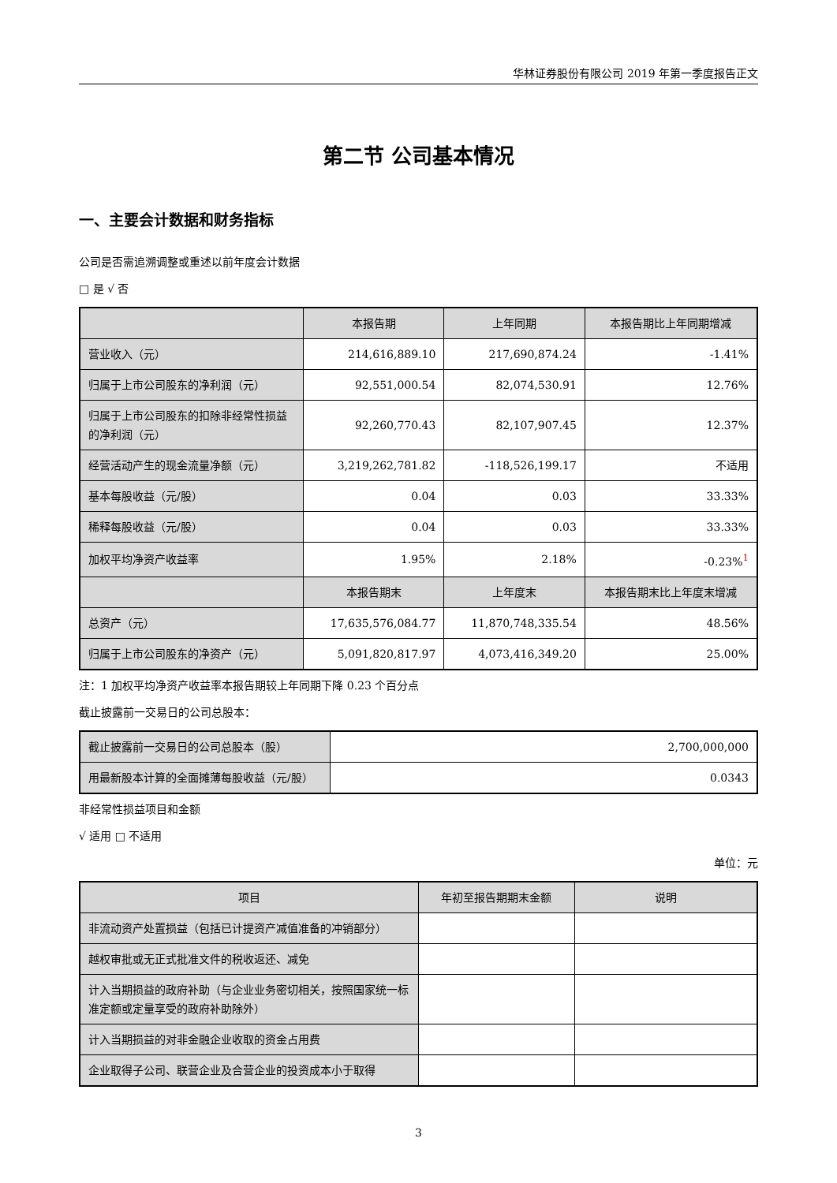华林证券股份有限公司 2019 年第一季度报告正文
第二节 公司基本情况
一、主要会计数据和财务指标
公司是否需追溯调整或重述以前年度会计数据
□ 是 √ 否
| | 本报告期 | 上年同期 | 本报告期比上年同期增减 |
| --- | --- | --- | --- |
| 营业收入（元） | 214,616,889.10 | 217,690,874.24 | -1.41% |
| 归属于上市公司股东的净利润（元） | 92,551,000.54 | 82,074,530.91 | 12.76% |
| 归属于上市公司股东的扣除非经常性损益的净利润（元） | 92,260,770.43 | 82,107,907.45 | 12.37% |
| 经营活动产生的现金流量净额（元） | 3,219,262,781.82 | -118,526,199.17 | 不适用 |
| 基本每股收益（元/股） | 0.04 | 0.03 | 33.33% |
| 稀释每股收益（元/股） | 0.04 | 0.03 | 33.33% |
| 加权平均净资产收益率 | 1.95% | 2.18% | -0.23%<sup>1</sup> |
| | 本报告期末 | 上年度末 | 本报告期末比上年度末增减 |
| 总资产（元） | 17,635,576,084.77 | 11,870,748,335.54 | 48.56% |
| 归属于上市公司股东的净资产（元） | 5,091,820,817.97 | 4,073,416,349.20 | 25.00% |
注：1 加权平均净资产收益率本报告期较上年同期下降 0.23 个百分点
截止披露前一交易日的公司总股本：
| 截止披露前一交易日的公司总股本（股） | 2,700,000,000 |
| 用最新股本计算的全面摊薄每股收益（元/股） | 0.0343 |
非经常性损益项目和金额
√ 适用 □ 不适用
单位：元
| 项目 | 年初至报告期期末金额 | 说明 |
| --- | --- | --- |
| 非流动资产处置损益（包括已计提资产减值准备的冲销部分） | | |
| 越权审批或无正式批准文件的税收返还、减免 | | |
| 计入当期损益的政府补助（与企业业务密切相关，按照国家统一标准定额或定量享受的政府补助除外） | | |
| 计入当期损益的对非金融企业收取的资金占用费 | | |
| 企业取得子公司、联营企业及合营企业的投资成本小于取得 | | |
3